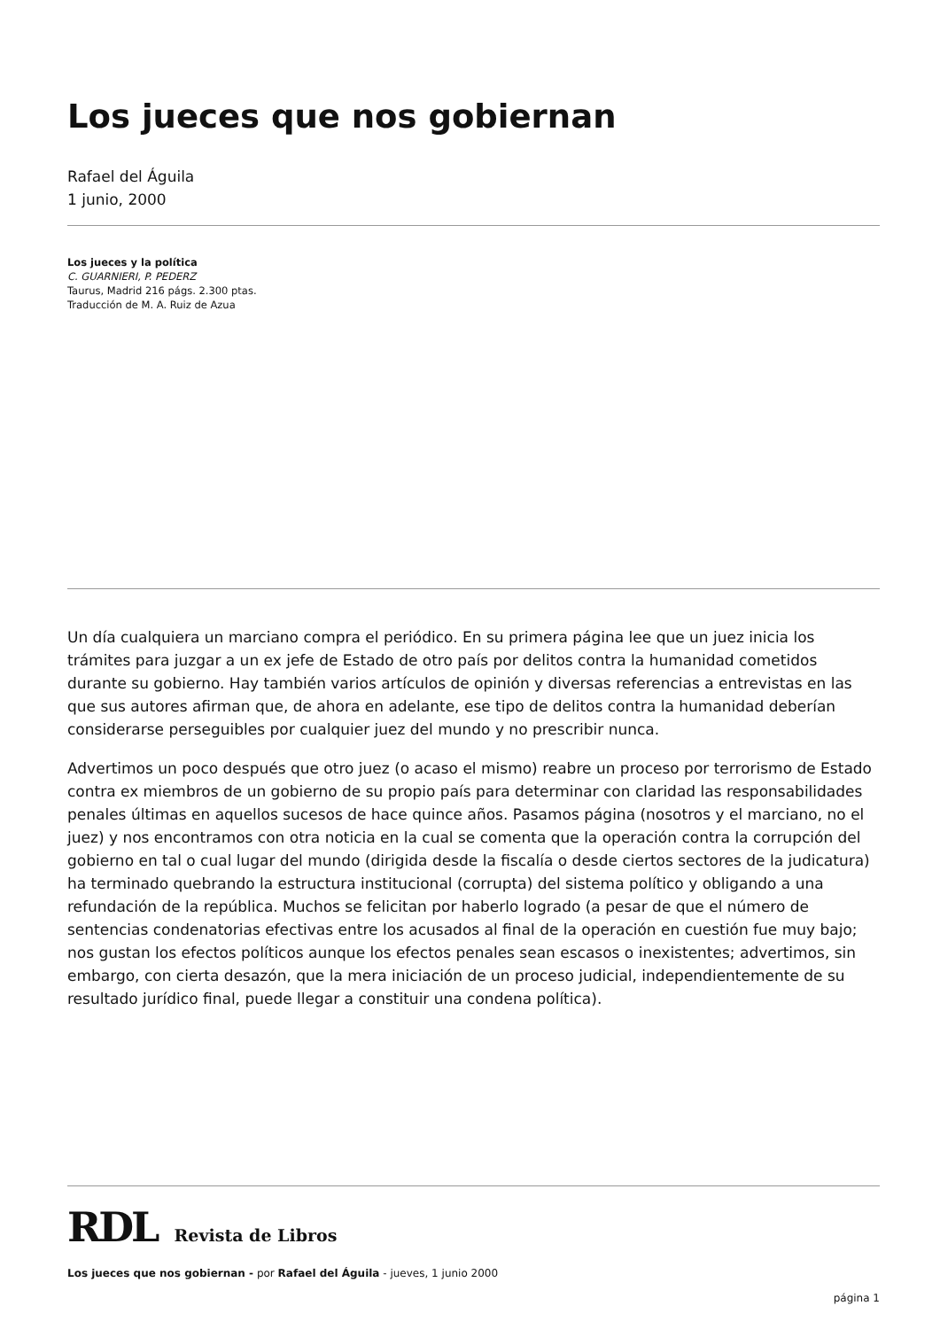Los jueces que nos gobiernan
Rafael del Águila
1 junio, 2000
Los jueces y la política
C. GUARNIERI, P. PEDERZ
Taurus, Madrid 216 págs. 2.300 ptas.
Traducción de M. A. Ruiz de Azua
Un día cualquiera un marciano compra el periódico. En su primera página lee que un juez inicia los trámites para juzgar a un ex jefe de Estado de otro país por delitos contra la humanidad cometidos durante su gobierno. Hay también varios artículos de opinión y diversas referencias a entrevistas en las que sus autores afirman que, de ahora en adelante, ese tipo de delitos contra la humanidad deberían considerarse perseguibles por cualquier juez del mundo y no prescribir nunca.
Advertimos un poco después que otro juez (o acaso el mismo) reabre un proceso por terrorismo de Estado contra ex miembros de un gobierno de su propio país para determinar con claridad las responsabilidades penales últimas en aquellos sucesos de hace quince años. Pasamos página (nosotros y el marciano, no el juez) y nos encontramos con otra noticia en la cual se comenta que la operación contra la corrupción del gobierno en tal o cual lugar del mundo (dirigida desde la fiscalía o desde ciertos sectores de la judicatura) ha terminado quebrando la estructura institucional (corrupta) del sistema político y obligando a una refundación de la república. Muchos se felicitan por haberlo logrado (a pesar de que el número de sentencias condenatorias efectivas entre los acusados al final de la operación en cuestión fue muy bajo; nos gustan los efectos políticos aunque los efectos penales sean escasos o inexistentes; advertimos, sin embargo, con cierta desazón, que la mera iniciación de un proceso judicial, independientemente de su resultado jurídico final, puede llegar a constituir una condena política).
RDL Revista de Libros
Los jueces que nos gobiernan - por Rafael del Águila - jueves, 1 junio 2000
página 1